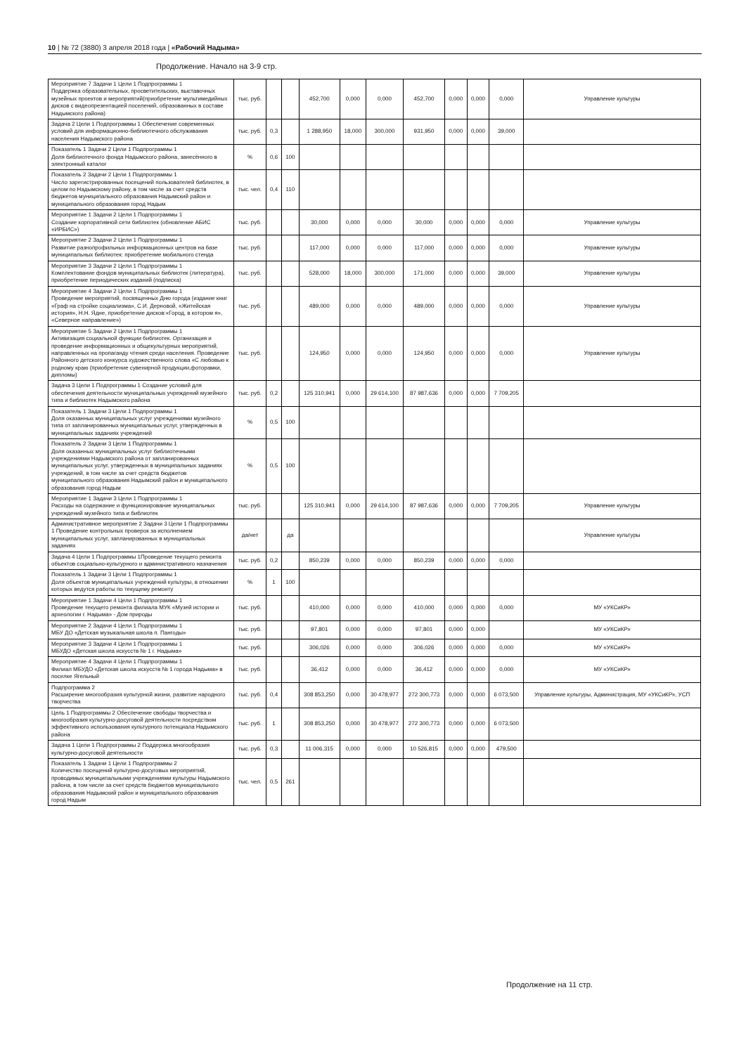10 | № 72 (3880) 3 апреля 2018 года | «Рабочий Надыма»
Продолжение. Начало на 3-9 стр.
| Мероприятие 7 Задачи 1 Цели 1 Подпрограммы 1 Поддержка образовательных, просветительских, выставочных музейных проектов и мероприятий(приобретение мультимедийных дисков с видеопрезентацией поселений, образованных в составе Надымского района) | тыс. руб. | | | 452,700 | 0,000 | 0,000 | 452,700 | 0,000 | 0,000 | 0,000 | Управление культуры |
| Задача 2 Цели 1 Подпрограммы 1 Обеспечение современных условий для информационно-библиотечного обслуживания населения Надымского района | тыс. руб. | 0,3 | | 1 288,950 | 18,000 | 300,000 | 931,950 | 0,000 | 0,000 | 39,000 | |
| Показатель 1 Задачи 2 Цели 1 Подпрограммы 1 Доля библиотечного фонда Надымского района, занесённого в электронный каталог | % | 0,6 | 100 | | | | | | | | |
| Показатель 2 Задачи 2 Цели 1 Подпрограммы 1 Число зарегистрированных посещений пользователей библиотек, в целом по Надымскому району, в том числе за счет средств бюджетов муниципального образования Надымский район и муниципального образования город Надым | тыс. чел. | 0,4 | 110 | | | | | | | | |
| Мероприятие 1 Задачи 2 Цели 1 Подпрограммы 1 Создание корпоративной сети библиотек (обновление АБИС «ИРБИС») | тыс. руб. | | | 30,000 | 0,000 | 0,000 | 30,000 | 0,000 | 0,000 | 0,000 | Управление культуры |
| Мероприятие 2 Задачи 2 Цели 1 Подпрограммы 1 Развитие разнопрофильных информационных центров на базе муниципальных библиотек: приобретение мобильного стенда | тыс. руб. | | | 117,000 | 0,000 | 0,000 | 117,000 | 0,000 | 0,000 | 0,000 | Управление культуры |
| Мероприятие 3 Задачи 2 Цели 1 Подпрограммы 1 Комплектование фондов муниципальных библиотек (литература), приобретение периодических изданий (подписка) | тыс. руб. | | | 528,000 | 18,000 | 300,000 | 171,000 | 0,000 | 0,000 | 39,000 | Управление культуры |
| Мероприятие 4 Задачи 2 Цели 1 Подпрограммы 1 Проведение мероприятий, посвященных Дню города (издание книг «Граф на стройке социализма», С.И. Дерновой, «Житейская история», Н.Н. Ядне, приобретение дисков:«Город, в котором я», «Северное направление») | тыс. руб. | | | 489,000 | 0,000 | 0,000 | 489,000 | 0,000 | 0,000 | 0,000 | Управление культуры |
| Мероприятие 5 Задачи 2 Цели 1 Подпрограммы 1 Активизация социальной функции библиотек. Организация и проведение информационных и общекультурных мероприятий, направленных на пропаганду чтения среди населения. Проведение Районного детского конкурса художественного слова «С любовью к родному краю (приобретение сувенирной продукции,фоторамки, дипломы) | тыс. руб. | | | 124,950 | 0,000 | 0,000 | 124,950 | 0,000 | 0,000 | 0,000 | Управление культуры |
| Задача 3 Цели 1 Подпрограммы 1 Создание условий для обеспечения деятельности муниципальных учреждений музейного типа и библиотек Надымского района | тыс. руб. | 0,2 | | 125 310,941 | 0,000 | 29 614,100 | 87 987,636 | 0,000 | 0,000 | 7 709,205 | |
| Показатель 1 Задачи 3 Цели 1 Подпрограммы 1 Доля оказанных муниципальных услуг учреждениями музейного типа от запланированных муниципальных услуг, утвержденных в муниципальных заданиях учреждений | % | 0,5 | 100 | | | | | | | | |
| Показатель 2 Задачи 3 Цели 1 Подпрограммы 1 Доля оказанных муниципальных услуг библиотечными учреждениями Надымского района от запланированных муниципальных услуг, утвержденных в муниципальных заданиях учреждений, в том числе за счет средств бюджетов муниципального образования Надымский район и муниципального образования город Надым | % | 0,5 | 100 | | | | | | | | |
| Мероприятие 1 Задачи 3 Цели 1 Подпрограммы 1 Расходы на содержание и функционирование муниципальных учреждений музейного типа и библиотек | тыс. руб. | | | 125 310,941 | 0,000 | 29 614,100 | 87 987,636 | 0,000 | 0,000 | 7 709,205 | Управление культуры |
| Административное мероприятие 2 Задачи 3 Цели 1 Подпрограммы 1 Проведение контрольных проверок за исполнением муниципальных услуг, запланированных в муниципальных заданиях | да/нет | | да | | | | | | | | Управление культуры |
| Задача 4 Цели 1 Подпрограммы 1Проведение текущего ремонта объектов социально-культурного и административного назначения | тыс. руб. | 0,2 | | 850,239 | 0,000 | 0,000 | 850,239 | 0,000 | 0,000 | 0,000 | |
| Показатель 1 Задачи 3 Цели 1 Подпрограммы 1 Доля объектов муниципальных учреждений культуры, в отношении которых ведутся работы по текущему ремонту | % | 1 | 100 | | | | | | | | |
| Мероприятие 1 Задачи 4 Цели 1 Подпрограммы 1 Проведение текущего ремонта филиала МУК «Музей истории и археологии г. Надыма» - Дом природы | тыс. руб. | | | 410,000 | 0,000 | 0,000 | 410,000 | 0,000 | 0,000 | 0,000 | МУ «УКСиКР» |
| Мероприятие 2 Задачи 4 Цели 1 Подпрограммы 1 МБУ ДО «Детская музыкальная школа п. Пангоды» | тыс. руб. | | | 97,801 | 0,000 | 0,000 | 97,801 | 0,000 | 0,000 | | МУ «УКСиКР» |
| Мероприятие 3 Задачи 4 Цели 1 Подпрограммы 1 МБУДО «Детская школа искусств № 1 г. Надыма» | тыс. руб. | | | 306,026 | 0,000 | 0,000 | 306,026 | 0,000 | 0,000 | 0,000 | МУ «УКСиКР» |
| Мероприятие 4 Задачи 4 Цели 1 Подпрограммы 1 Филиал МБУДО «Детская школа искусств № 1 города Надыма» в поселке Ягельный | тыс. руб. | | | 36,412 | 0,000 | 0,000 | 36,412 | 0,000 | 0,000 | 0,000 | МУ «УКСиКР» |
| Подпрограмма 2 Расширение многообразия культурной жизни, развитие народного творчества | тыс. руб. | 0,4 | | 308 853,250 | 0,000 | 30 478,977 | 272 300,773 | 0,000 | 0,000 | 6 073,500 | Управление культуры, Администрация, МУ «УКСиКР», УСП |
| Цель 1 Подпрограммы 2 Обеспечение свободы творчества и многообразия культурно-досуговой деятельности посредством эффективного использования культурного потенциала Надымского района | тыс. руб. | 1 | | 308 853,250 | 0,000 | 30 478,977 | 272 300,773 | 0,000 | 0,000 | 6 073,500 | |
| Задача 1 Цели 1 Подпрограммы 2 Поддержка многообразия культурно-досуговой деятельности | тыс. руб. | 0,3 | | 11 006,315 | 0,000 | 0,000 | 10 526,815 | 0,000 | 0,000 | 479,500 | |
| Показатель 1 Задачи 1 Цели 1 Подпрограммы 2 Количество посещений культурно-досуговых мероприятий, проводимых муниципальными учреждениями культуры Надымского района, в том числе за счет средств бюджетов муниципального образования Надымский район и муниципального образования город Надым | тыс. чел. | 0,5 | 261 | | | | | | | | |
Продолжение на 11 стр.